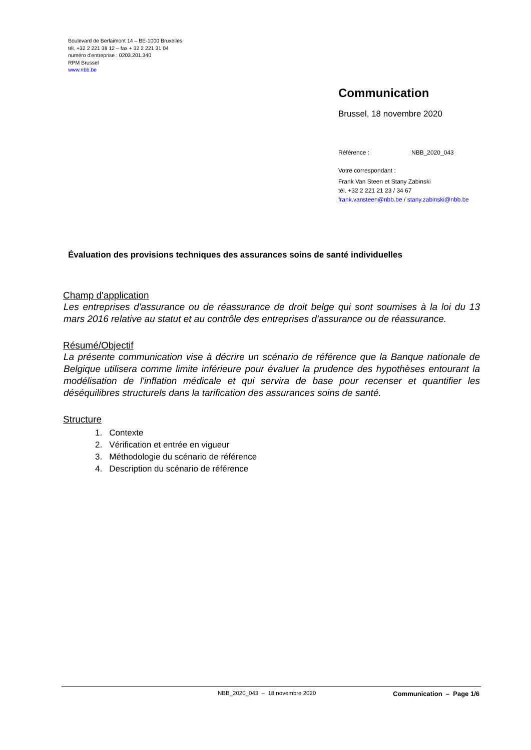Boulevard de Berlaimont 14 – BE-1000 Bruxelles
tél. +32 2 221 38 12 – fax + 32 2 221 31 04
numéro d'entreprise : 0203.201.340
RPM Brussel
www.nbb.be
Communication
Brussel, 18 novembre 2020
Référence : NBB_2020_043
Votre correspondant :
Frank Van Steen et Stany Zabinski
tél. +32 2 221 21 23 / 34 67
frank.vansteen@nbb.be / stany.zabinski@nbb.be
Évaluation des provisions techniques des assurances soins de santé individuelles
Champ d'application
Les entreprises d'assurance ou de réassurance de droit belge qui sont soumises à la loi du 13 mars 2016 relative au statut et au contrôle des entreprises d'assurance ou de réassurance.
Résumé/Objectif
La présente communication vise à décrire un scénario de référence que la Banque nationale de Belgique utilisera comme limite inférieure pour évaluer la prudence des hypothèses entourant la modélisation de l'inflation médicale et qui servira de base pour recenser et quantifier les déséquilibres structurels dans la tarification des assurances soins de santé.
Structure
1. Contexte
2. Vérification et entrée en vigueur
3. Méthodologie du scénario de référence
4. Description du scénario de référence
NBB_2020_043 – 18 novembre 2020 Communication – Page 1/6